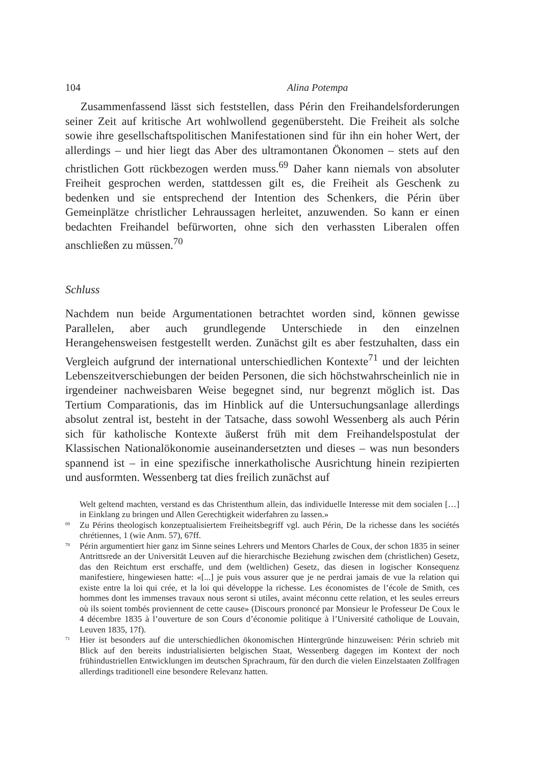104 Alina Potempa
Zusammenfassend lässt sich feststellen, dass Périn den Freihandelsforderungen seiner Zeit auf kritische Art wohlwollend gegenübersteht. Die Freiheit als solche sowie ihre gesellschaftspolitischen Manifestationen sind für ihn ein hoher Wert, der allerdings – und hier liegt das Aber des ultramontanen Ökonomen – stets auf den christlichen Gott rückbezogen werden muss.<sup>69</sup> Daher kann niemals von absoluter Freiheit gesprochen werden, stattdessen gilt es, die Freiheit als Geschenk zu bedenken und sie entsprechend der Intention des Schenkers, die Périn über Gemeinplätze christlicher Lehraussagen herleitet, anzuwenden. So kann er einen bedachten Freihandel befürworten, ohne sich den verhassten Liberalen offen anschließen zu müssen.<sup>70</sup>
Schluss
Nachdem nun beide Argumentationen betrachtet worden sind, können gewisse Parallelen, aber auch grundlegende Unterschiede in den einzelnen Herangehensweisen festgestellt werden. Zunächst gilt es aber festzuhalten, dass ein Vergleich aufgrund der international unterschiedlichen Kontexte<sup>71</sup> und der leichten Lebenszeitverschiebungen der beiden Personen, die sich höchstwahrscheinlich nie in irgendeiner nachweisbaren Weise begegnet sind, nur begrenzt möglich ist. Das Tertium Comparationis, das im Hinblick auf die Untersuchungsanlage allerdings absolut zentral ist, besteht in der Tatsache, dass sowohl Wessenberg als auch Périn sich für katholische Kontexte äußerst früh mit dem Freihandelspostulat der Klassischen Nationalökonomie auseinandersetzten und dieses – was nun besonders spannend ist – in eine spezifische innerkatholische Ausrichtung hinein rezipierten und ausformten. Wessenberg tat dies freilich zunächst auf
Welt geltend machten, verstand es das Christenthum allein, das individuelle Interesse mit dem socialen […] in Einklang zu bringen und Allen Gerechtigkeit widerfahren zu lassen.»
<sup>69</sup> Zu Périns theologisch konzeptualisiertem Freiheitsbegriff vgl. auch Périn, De la richesse dans les sociétés chrétiennes, 1 (wie Anm. 57), 67ff.
<sup>70</sup> Périn argumentiert hier ganz im Sinne seines Lehrers und Mentors Charles de Coux, der schon 1835 in seiner Antrittsrede an der Universität Leuven auf die hierarchische Beziehung zwischen dem (christlichen) Gesetz, das den Reichtum erst erschaffe, und dem (weltlichen) Gesetz, das diesen in logischer Konsequenz manifestiere, hingewiesen hatte: «[...] je puis vous assurer que je ne perdrai jamais de vue la relation qui existe entre la loi qui crée, et la loi qui développe la richesse. Les économistes de l’école de Smith, ces hommes dont les immenses travaux nous seront si utiles, avaint méconnu cette relation, et les seules erreurs où ils soient tombés proviennent de cette cause» (Discours prononcé par Monsieur le Professeur De Coux le 4 décembre 1835 à l’ouverture de son Cours d’économie politique à l’Université catholique de Louvain, Leuven 1835, 17f).
<sup>71</sup> Hier ist besonders auf die unterschiedlichen ökonomischen Hintergründe hinzuweisen: Périn schrieb mit Blick auf den bereits industrialisierten belgischen Staat, Wessenberg dagegen im Kontext der noch frühindustriellen Entwicklungen im deutschen Sprachraum, für den durch die vielen Einzelstaaten Zollfragen allerdings traditionell eine besondere Relevanz hatten.